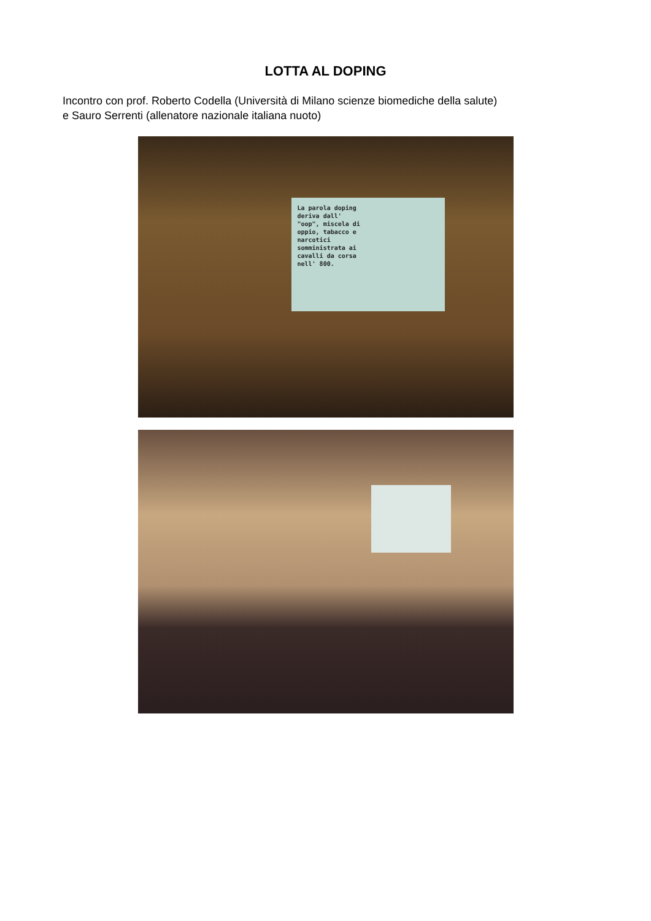LOTTA AL DOPING
Incontro con prof. Roberto Codella (Università di Milano scienze biomediche della salute)
e Sauro Serrenti (allenatore nazionale italiana nuoto)
La parola doping
deriva dall'
"oop", miscela di
oppio, tabacco e
narcotici
somministrata ai
cavalli da corsa
nell' 800.